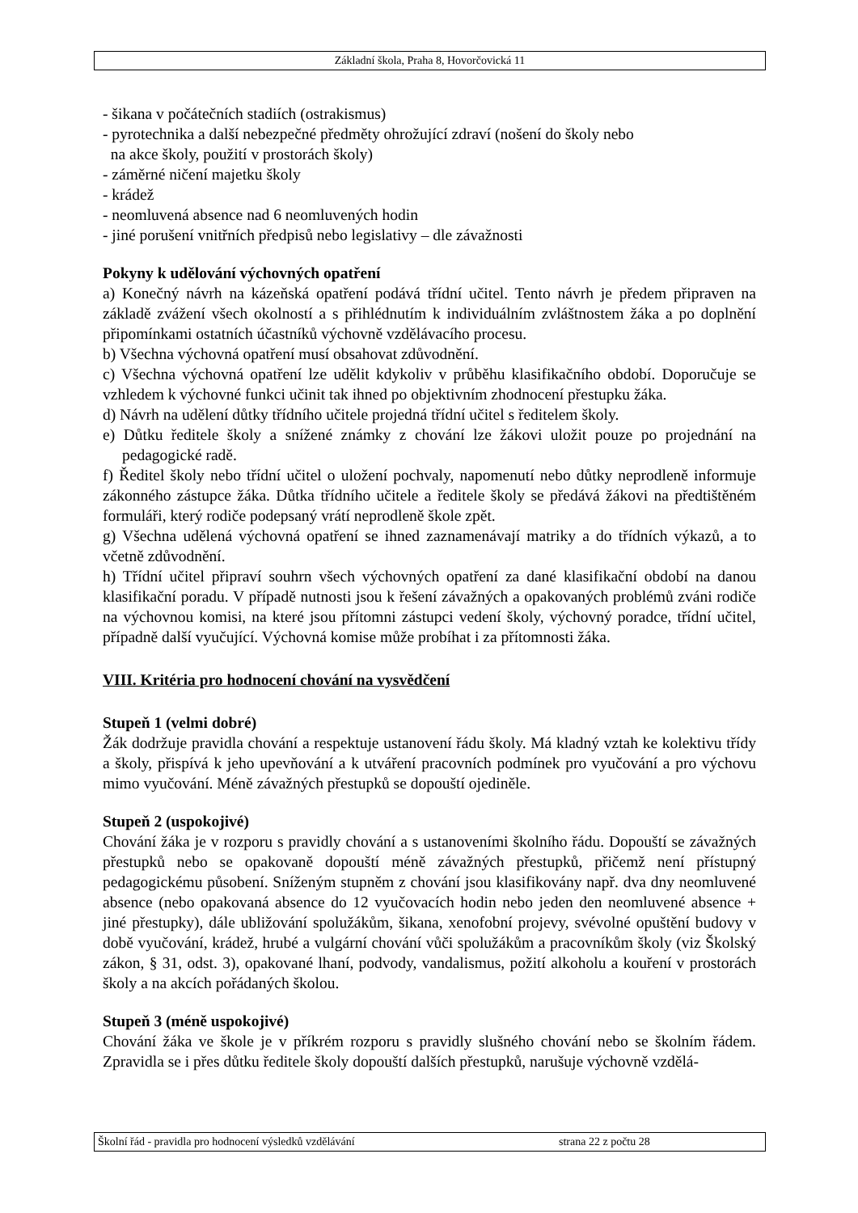Základní škola, Praha 8, Hovorčovická 11
- šikana v počátečních stadiích (ostrakismus)
- pyrotechnika a další nebezpečné předměty ohrožující zdraví (nošení do školy nebo
na akce školy, použití v prostorách školy)
- záměrné ničení majetku školy
- krádež
- neomluvená absence nad 6 neomluvených hodin
- jiné porušení vnitřních předpisů nebo legislativy – dle závažnosti
Pokyny k udělování výchovných opatření
a) Konečný návrh na kázeňská opatření podává třídní učitel. Tento návrh je předem připraven na základě zvážení všech okolností a s přihlédnutím k individuálním zvláštnostem žáka a po doplnění připomínkami ostatních účastníků výchovně vzdělávacího procesu.
b) Všechna výchovná opatření musí obsahovat zdůvodnění.
c) Všechna výchovná opatření lze udělit kdykoliv v průběhu klasifikačního období. Doporučuje se vzhledem k výchovné funkci učinit tak ihned po objektivním zhodnocení přestupku žáka.
d) Návrh na udělení důtky třídního učitele projedná třídní učitel s ředitelem školy.
e) Důtku ředitele školy a snížené známky z chování lze žákovi uložit pouze po projednání na pedagogické radě.
f) Ředitel školy nebo třídní učitel o uložení pochvaly, napomenutí nebo důtky neprodleně informuje zákonného zástupce žáka. Důtka třídního učitele a ředitele školy se předává žákovi na předtištěném formuláři, který rodiče podepsaný vrátí neprodleně škole zpět.
g) Všechna udělená výchovná opatření se ihned zaznamenávají matriky a do třídních výkazů, a to včetně zdůvodnění.
h) Třídní učitel připraví souhrn všech výchovných opatření za dané klasifikační období na danou klasifikační poradu. V případě nutnosti jsou k řešení závažných a opakovaných problémů zváni rodiče na výchovnou komisi, na které jsou přítomni zástupci vedení školy, výchovný poradce, třídní učitel, případně další vyučující. Výchovná komise může probíhat i za přítomnosti žáka.
VIII. Kritéria pro hodnocení chování na vysvědčení
Stupeň 1 (velmi dobré)
Žák dodržuje pravidla chování a respektuje ustanovení řádu školy. Má kladný vztah ke kolektivu třídy a školy, přispívá k jeho upevňování a k utváření pracovních podmínek pro vyučování a pro výchovu mimo vyučování. Méně závažných přestupků se dopouští ojediněle.
Stupeň 2 (uspokojivé)
Chování žáka je v rozporu s pravidly chování a s ustanoveními školního řádu. Dopouští se závažných přestupků nebo se opakovaně dopouští méně závažných přestupků, přičemž není přístupný pedagogickému působení. Sníženým stupněm z chování jsou klasifikovány např. dva dny neomluvené absence (nebo opakovaná absence do 12 vyučovacích hodin nebo jeden den neomluvené absence + jiné přestupky), dále ubližování spolužákům, šikana, xenofobní projevy, svévolné opuštění budovy v době vyučování, krádež, hrubé a vulgární chování vůči spolužákům a pracovníkům školy (viz Školský zákon, § 31, odst. 3), opakované lhaní, podvody, vandalismus, požití alkoholu a kouření v prostorách školy a na akcích pořádaných školou.
Stupeň 3 (méně uspokojivé)
Chování žáka ve škole je v příkrém rozporu s pravidly slušného chování nebo se školním řádem. Zpravidla se i přes důtku ředitele školy dopouští dalších přestupků, narušuje výchovně vzdělá-
Školní řád - pravidla pro hodnocení výsledků vzdělávání strana 22 z počtu 28